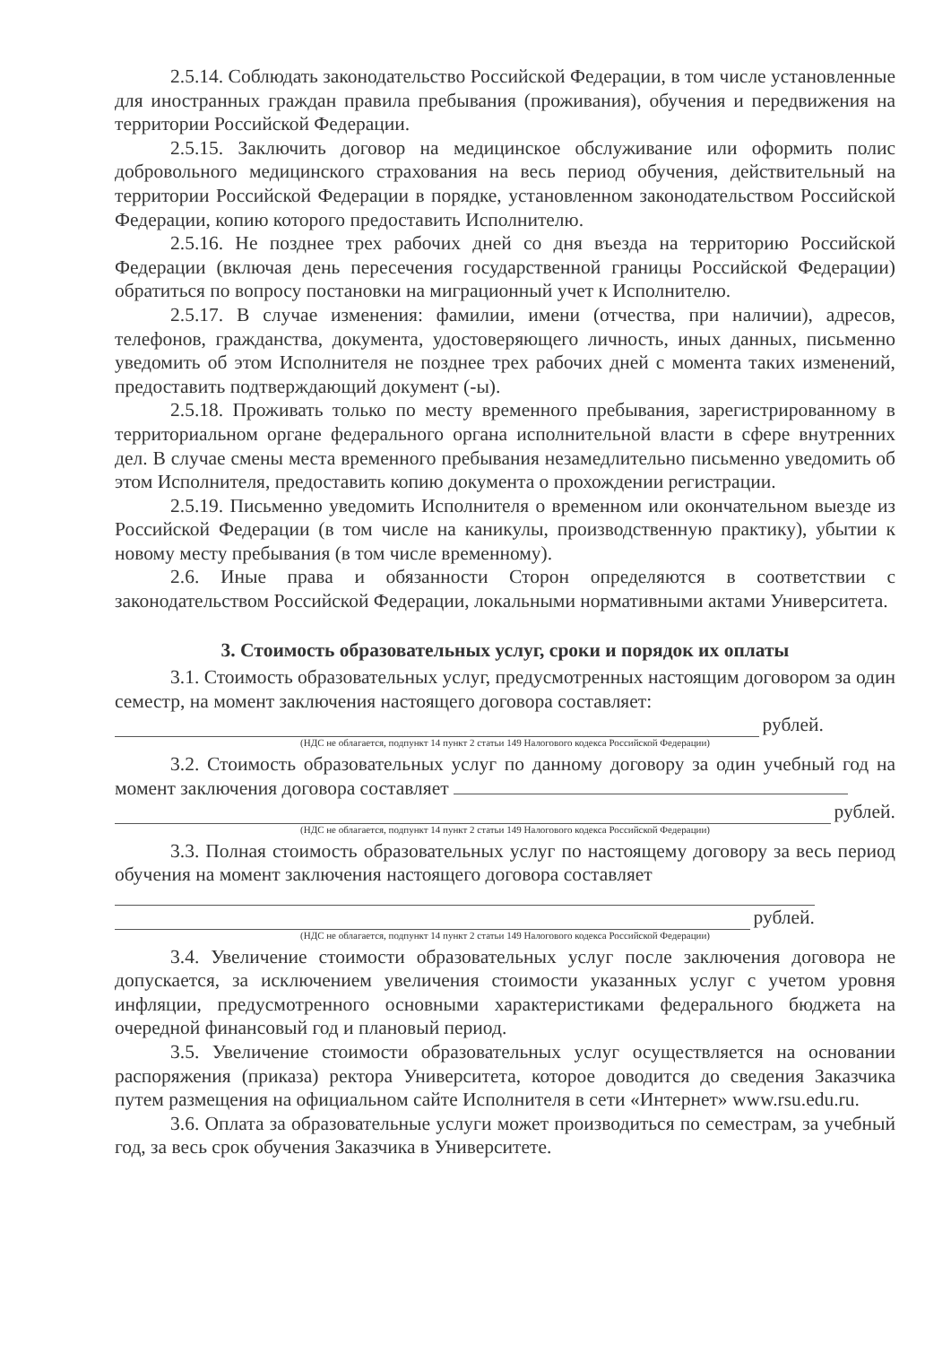2.5.14. Соблюдать законодательство Российской Федерации, в том числе установленные для иностранных граждан правила пребывания (проживания), обучения и передвижения на территории Российской Федерации.
2.5.15. Заключить договор на медицинское обслуживание или оформить полис добровольного медицинского страхования на весь период обучения, действительный на территории Российской Федерации в порядке, установленном законодательством Российской Федерации, копию которого предоставить Исполнителю.
2.5.16. Не позднее трех рабочих дней со дня въезда на территорию Российской Федерации (включая день пересечения государственной границы Российской Федерации) обратиться по вопросу постановки на миграционный учет к Исполнителю.
2.5.17. В случае изменения: фамилии, имени (отчества, при наличии), адресов, телефонов, гражданства, документа, удостоверяющего личность, иных данных, письменно уведомить об этом Исполнителя не позднее трех рабочих дней с момента таких изменений, предоставить подтверждающий документ (-ы).
2.5.18. Проживать только по месту временного пребывания, зарегистрированному в территориальном органе федерального органа исполнительной власти в сфере внутренних дел. В случае смены места временного пребывания незамедлительно письменно уведомить об этом Исполнителя, предоставить копию документа о прохождении регистрации.
2.5.19. Письменно уведомить Исполнителя о временном или окончательном выезде из Российской Федерации (в том числе на каникулы, производственную практику), убытии к новому месту пребывания (в том числе временному).
2.6. Иные права и обязанности Сторон определяются в соответствии с законодательством Российской Федерации, локальными нормативными актами Университета.
3. Стоимость образовательных услуг, сроки и порядок их оплаты
3.1. Стоимость образовательных услуг, предусмотренных настоящим договором за один семестр, на момент заключения настоящего договора составляет:
рублей.
(НДС не облагается, подпункт 14 пункт 2 статьи 149 Налогового кодекса Российской Федерации)
3.2. Стоимость образовательных услуг по данному договору за один учебный год на момент заключения договора составляет
рублей.
(НДС не облагается, подпункт 14 пункт 2 статьи 149 Налогового кодекса Российской Федерации)
3.3. Полная стоимость образовательных услуг по настоящему договору за весь период обучения на момент заключения настоящего договора составляет
рублей.
(НДС не облагается, подпункт 14 пункт 2 статьи 149 Налогового кодекса Российской Федерации)
3.4. Увеличение стоимости образовательных услуг после заключения договора не допускается, за исключением увеличения стоимости указанных услуг с учетом уровня инфляции, предусмотренного основными характеристиками федерального бюджета на очередной финансовый год и плановый период.
3.5. Увеличение стоимости образовательных услуг осуществляется на основании распоряжения (приказа) ректора Университета, которое доводится до сведения Заказчика путем размещения на официальном сайте Исполнителя в сети «Интернет» www.rsu.edu.ru.
3.6. Оплата за образовательные услуги может производиться по семестрам, за учебный год, за весь срок обучения Заказчика в Университете.